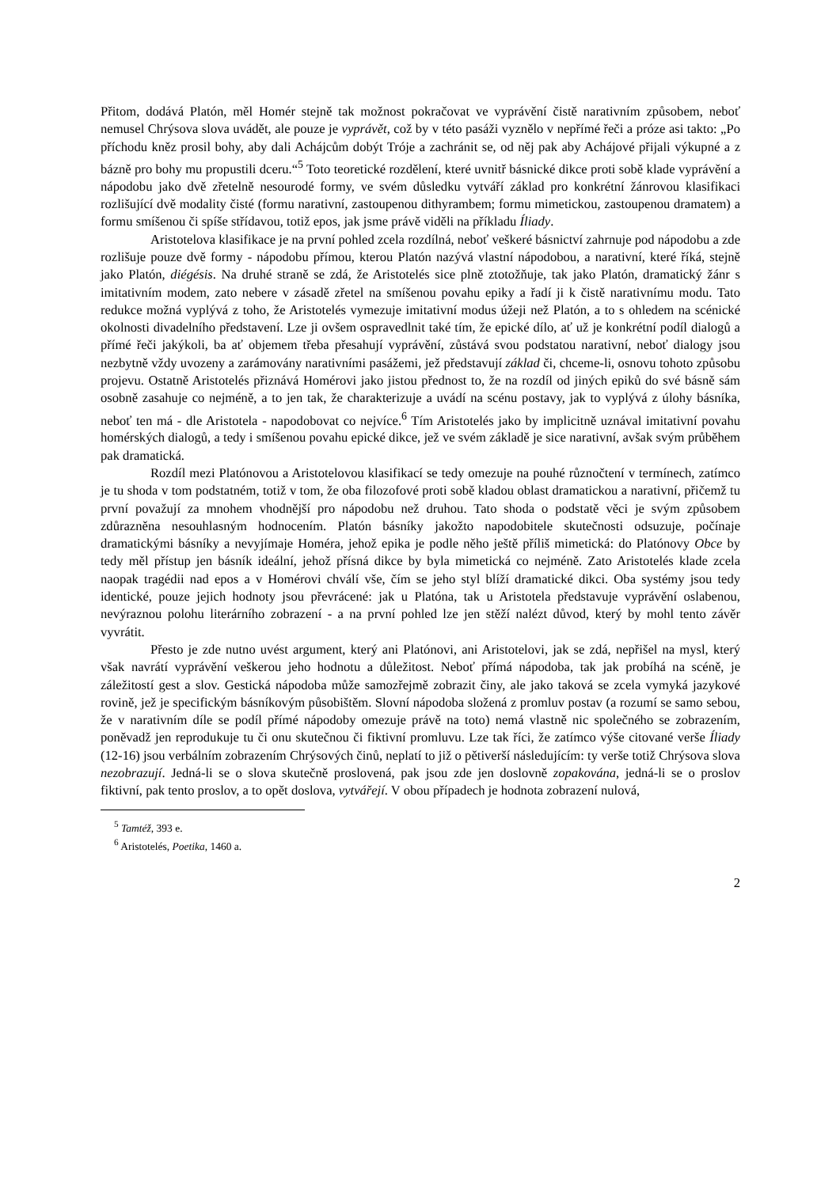Přitom, dodává Platón, měl Homér stejně tak možnost pokračovat ve vyprávění čistě narativním způsobem, neboť nemusel Chrýsova slova uvádět, ale pouze je vyprávět, což by v této pasáži vyznělo v nepřímé řeči a próze asi takto: „Po příchodu kněz prosil bohy, aby dali Achájcům dobýt Tróje a zachránit se, od něj pak aby Achájové přijali výkupné a z bázně pro bohy mu propustili dceru.“<sup>5</sup> Toto teoretické rozdělení, které uvnitř básnické dikce proti sobě klade vyprávění a nápodobu jako dvě zřetelně nesourodé formy, ve svém důsledku vytváří základ pro konkrétní žánrovou klasifikaci rozlišující dvě modality čisté (formu narativní, zastoupenou dithyrambem; formu mimetickou, zastoupenou dramatem) a formu smíšenou či spíše střídavou, totiž epos, jak jsme právě viděli na příkladu Íliady.
Aristotelova klasifikace je na první pohled zcela rozdílná, neboť veškeré básnictví zahrnuje pod nápodobu a zde rozlišuje pouze dvě formy - nápodobu přímou, kterou Platón nazývá vlastní nápodobou, a narativní, které říká, stejně jako Platón, diégésis. Na druhé straně se zdá, že Aristotelés sice plně ztotožňuje, tak jako Platón, dramatický žánr s imitativním modem, zato nebere v zásadě zřetel na smíšenou povahu epiky a řadí ji k čistě narativnímu modu. Tato redukce možná vyplývá z toho, že Aristotelés vymezuje imitativní modus úžeji než Platón, a to s ohledem na scénické okolnosti divadelního představení. Lze ji ovšem ospravedlnit také tím, že epické dílo, ať už je konkrétní podíl dialogů a přímé řeči jakýkoli, ba ať objemem třeba přesahují vyprávění, zůstává svou podstatou narativní, neboť dialogy jsou nezbytně vždy uvozeny a zarámovány narativními pasážemi, jež představují základ či, chceme-li, osnovu tohoto způsobu projevu. Ostatně Aristotelés přiznává Homérovi jako jistou přednost to, že na rozdíl od jiných epiků do své básně sám osobně zasahuje co nejméně, a to jen tak, že charakterizuje a uvádí na scénu postavy, jak to vyplývá z úlohy básníka, neboť ten má - dle Aristotela - napodobovat co nejvíce.<sup>6</sup> Tím Aristotelés jako by implicitně uznával imitativní povahu homérských dialogů, a tedy i smíšenou povahu epické dikce, jež ve svém základě je sice narativní, avšak svým průběhem pak dramatická.
Rozdíl mezi Platónovou a Aristotelovou klasifikací se tedy omezuje na pouhé různočtení v termínech, zatímco je tu shoda v tom podstatném, totiž v tom, že oba filozofové proti sobě kladou oblast dramatickou a narativní, přičemž tu první považují za mnohem vhodnější pro nápodobu než druhou. Tato shoda o podstatě věci je svým způsobem zdůrazněna nesouhlasným hodnocením. Platón básníky jakožto napodobitele skutečnosti odsuzuje, počínaje dramatickými básníky a nevyjímaje Homéra, jehož epika je podle něho ještě příliš mimetická: do Platónovy Obce by tedy měl přístup jen básník ideální, jehož přísná dikce by byla mimetická co nejméně. Zato Aristotelés klade zcela naopak tragédii nad epos a v Homérovi chválí vše, čím se jeho styl blíží dramatické dikci. Oba systémy jsou tedy identické, pouze jejich hodnoty jsou převrácené: jak u Platóna, tak u Aristotela představuje vyprávění oslabenou, nevýraznou polohu literárního zobrazení - a na první pohled lze jen stěží nalézt důvod, který by mohl tento závěr vyvrátit.
Přesto je zde nutno uvést argument, který ani Platónovi, ani Aristotelovi, jak se zdá, nepřišel na mysl, který však navrátí vyprávění veškerou jeho hodnotu a důležitost. Neboť přímá nápodoba, tak jak probíhá na scéně, je záležitostí gest a slov. Gestická nápodoba může samozřejmě zobrazit činy, ale jako taková se zcela vymyká jazykové rovině, jež je specifickým básníkovým působištěm. Slovní nápodoba složená z promluv postav (a rozumí se samo sebou, že v narativním díle se podíl přímé nápodoby omezuje právě na toto) nemá vlastně nic společného se zobrazením, poněvadž jen reprodukuje tu či onu skutečnou či fiktivní promluvu. Lze tak říci, že zatímco výše citované verše Íliady (12-16) jsou verbálním zobrazením Chrýsových činů, neplatí to již o pětiverší následujícím: ty verše totiž Chrýsova slova nezobrazují. Jedná-li se o slova skutečně proslovená, pak jsou zde jen doslovně zopakována, jedná-li se o proslov fiktivní, pak tento proslov, a to opět doslova, vytvářejí. V obou případech je hodnota zobrazení nulová,
<sup>5</sup> Tamtéž, 393 e.
<sup>6</sup> Aristotelés, Poetika, 1460 a.
2